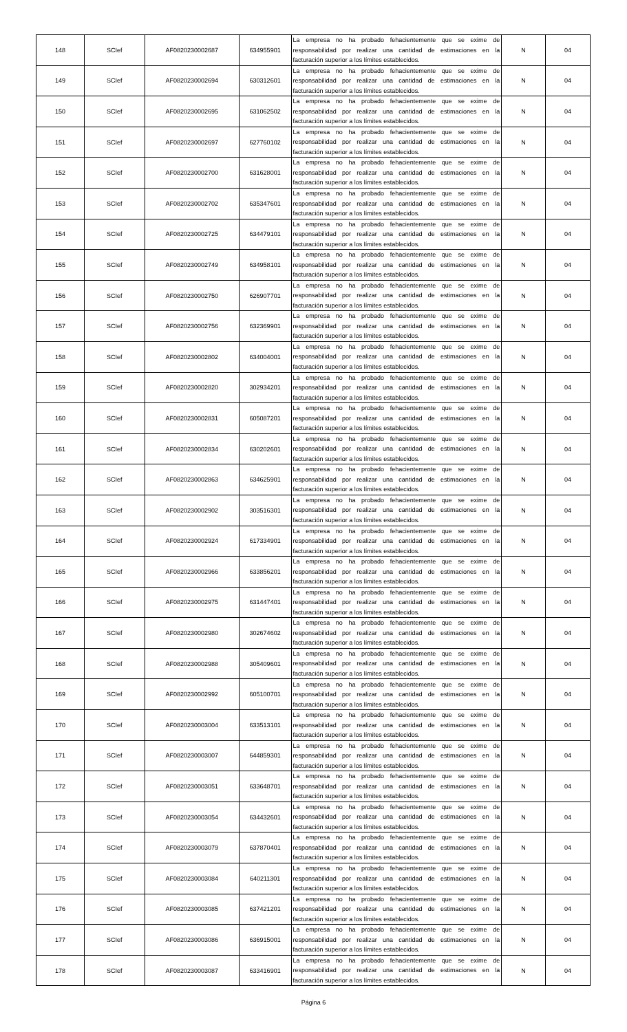| 148 | SCIef | AF0820230002687 | 634955901 | La empresa no ha probado fehacientemente que se exime de responsabilidad por realizar una cantidad de estimaciones en la facturación superior a los límites establecidos. | N | 04 |
| 149 | SCIef | AF0820230002694 | 630312601 | La empresa no ha probado fehacientemente que se exime de responsabilidad por realizar una cantidad de estimaciones en la facturación superior a los límites establecidos. | N | 04 |
| 150 | SCIef | AF0820230002695 | 631062502 | La empresa no ha probado fehacientemente que se exime de responsabilidad por realizar una cantidad de estimaciones en la facturación superior a los límites establecidos. | N | 04 |
| 151 | SCIef | AF0820230002697 | 627760102 | La empresa no ha probado fehacientemente que se exime de responsabilidad por realizar una cantidad de estimaciones en la facturación superior a los límites establecidos. | N | 04 |
| 152 | SCIef | AF0820230002700 | 631628001 | La empresa no ha probado fehacientemente que se exime de responsabilidad por realizar una cantidad de estimaciones en la facturación superior a los límites establecidos. | N | 04 |
| 153 | SCIef | AF0820230002702 | 635347601 | La empresa no ha probado fehacientemente que se exime de responsabilidad por realizar una cantidad de estimaciones en la facturación superior a los límites establecidos. | N | 04 |
| 154 | SCIef | AF0820230002725 | 634479101 | La empresa no ha probado fehacientemente que se exime de responsabilidad por realizar una cantidad de estimaciones en la facturación superior a los límites establecidos. | N | 04 |
| 155 | SCIef | AF0820230002749 | 634958101 | La empresa no ha probado fehacientemente que se exime de responsabilidad por realizar una cantidad de estimaciones en la facturación superior a los límites establecidos. | N | 04 |
| 156 | SCIef | AF0820230002750 | 626907701 | La empresa no ha probado fehacientemente que se exime de responsabilidad por realizar una cantidad de estimaciones en la facturación superior a los límites establecidos. | N | 04 |
| 157 | SCIef | AF0820230002756 | 632369901 | La empresa no ha probado fehacientemente que se exime de responsabilidad por realizar una cantidad de estimaciones en la facturación superior a los límites establecidos. | N | 04 |
| 158 | SCIef | AF0820230002802 | 634004001 | La empresa no ha probado fehacientemente que se exime de responsabilidad por realizar una cantidad de estimaciones en la facturación superior a los límites establecidos. | N | 04 |
| 159 | SCIef | AF0820230002820 | 302934201 | La empresa no ha probado fehacientemente que se exime de responsabilidad por realizar una cantidad de estimaciones en la facturación superior a los límites establecidos. | N | 04 |
| 160 | SCIef | AF0820230002831 | 605087201 | La empresa no ha probado fehacientemente que se exime de responsabilidad por realizar una cantidad de estimaciones en la facturación superior a los límites establecidos. | N | 04 |
| 161 | SCIef | AF0820230002834 | 630202601 | La empresa no ha probado fehacientemente que se exime de responsabilidad por realizar una cantidad de estimaciones en la facturación superior a los límites establecidos. | N | 04 |
| 162 | SCIef | AF0820230002863 | 634625901 | La empresa no ha probado fehacientemente que se exime de responsabilidad por realizar una cantidad de estimaciones en la facturación superior a los límites establecidos. | N | 04 |
| 163 | SCIef | AF0820230002902 | 303516301 | La empresa no ha probado fehacientemente que se exime de responsabilidad por realizar una cantidad de estimaciones en la facturación superior a los límites establecidos. | N | 04 |
| 164 | SCIef | AF0820230002924 | 617334901 | La empresa no ha probado fehacientemente que se exime de responsabilidad por realizar una cantidad de estimaciones en la facturación superior a los límites establecidos. | N | 04 |
| 165 | SCIef | AF0820230002966 | 633856201 | La empresa no ha probado fehacientemente que se exime de responsabilidad por realizar una cantidad de estimaciones en la facturación superior a los límites establecidos. | N | 04 |
| 166 | SCIef | AF0820230002975 | 631447401 | La empresa no ha probado fehacientemente que se exime de responsabilidad por realizar una cantidad de estimaciones en la facturación superior a los límites establecidos. | N | 04 |
| 167 | SCIef | AF0820230002980 | 302674602 | La empresa no ha probado fehacientemente que se exime de responsabilidad por realizar una cantidad de estimaciones en la facturación superior a los límites establecidos. | N | 04 |
| 168 | SCIef | AF0820230002988 | 305409601 | La empresa no ha probado fehacientemente que se exime de responsabilidad por realizar una cantidad de estimaciones en la facturación superior a los límites establecidos. | N | 04 |
| 169 | SCIef | AF0820230002992 | 605100701 | La empresa no ha probado fehacientemente que se exime de responsabilidad por realizar una cantidad de estimaciones en la facturación superior a los límites establecidos. | N | 04 |
| 170 | SCIef | AF0820230003004 | 633513101 | La empresa no ha probado fehacientemente que se exime de responsabilidad por realizar una cantidad de estimaciones en la facturación superior a los límites establecidos. | N | 04 |
| 171 | SCIef | AF0820230003007 | 644859301 | La empresa no ha probado fehacientemente que se exime de responsabilidad por realizar una cantidad de estimaciones en la facturación superior a los límites establecidos. | N | 04 |
| 172 | SCIef | AF0820230003051 | 633648701 | La empresa no ha probado fehacientemente que se exime de responsabilidad por realizar una cantidad de estimaciones en la facturación superior a los límites establecidos. | N | 04 |
| 173 | SCIef | AF0820230003054 | 634432601 | La empresa no ha probado fehacientemente que se exime de responsabilidad por realizar una cantidad de estimaciones en la facturación superior a los límites establecidos. | N | 04 |
| 174 | SCIef | AF0820230003079 | 637870401 | La empresa no ha probado fehacientemente que se exime de responsabilidad por realizar una cantidad de estimaciones en la facturación superior a los límites establecidos. | N | 04 |
| 175 | SCIef | AF0820230003084 | 640211301 | La empresa no ha probado fehacientemente que se exime de responsabilidad por realizar una cantidad de estimaciones en la facturación superior a los límites establecidos. | N | 04 |
| 176 | SCIef | AF0820230003085 | 637421201 | La empresa no ha probado fehacientemente que se exime de responsabilidad por realizar una cantidad de estimaciones en la facturación superior a los límites establecidos. | N | 04 |
| 177 | SCIef | AF0820230003086 | 636915001 | La empresa no ha probado fehacientemente que se exime de responsabilidad por realizar una cantidad de estimaciones en la facturación superior a los límites establecidos. | N | 04 |
| 178 | SCIef | AF0820230003087 | 633416901 | La empresa no ha probado fehacientemente que se exime de responsabilidad por realizar una cantidad de estimaciones en la facturación superior a los límites establecidos. | N | 04 |
Página 6